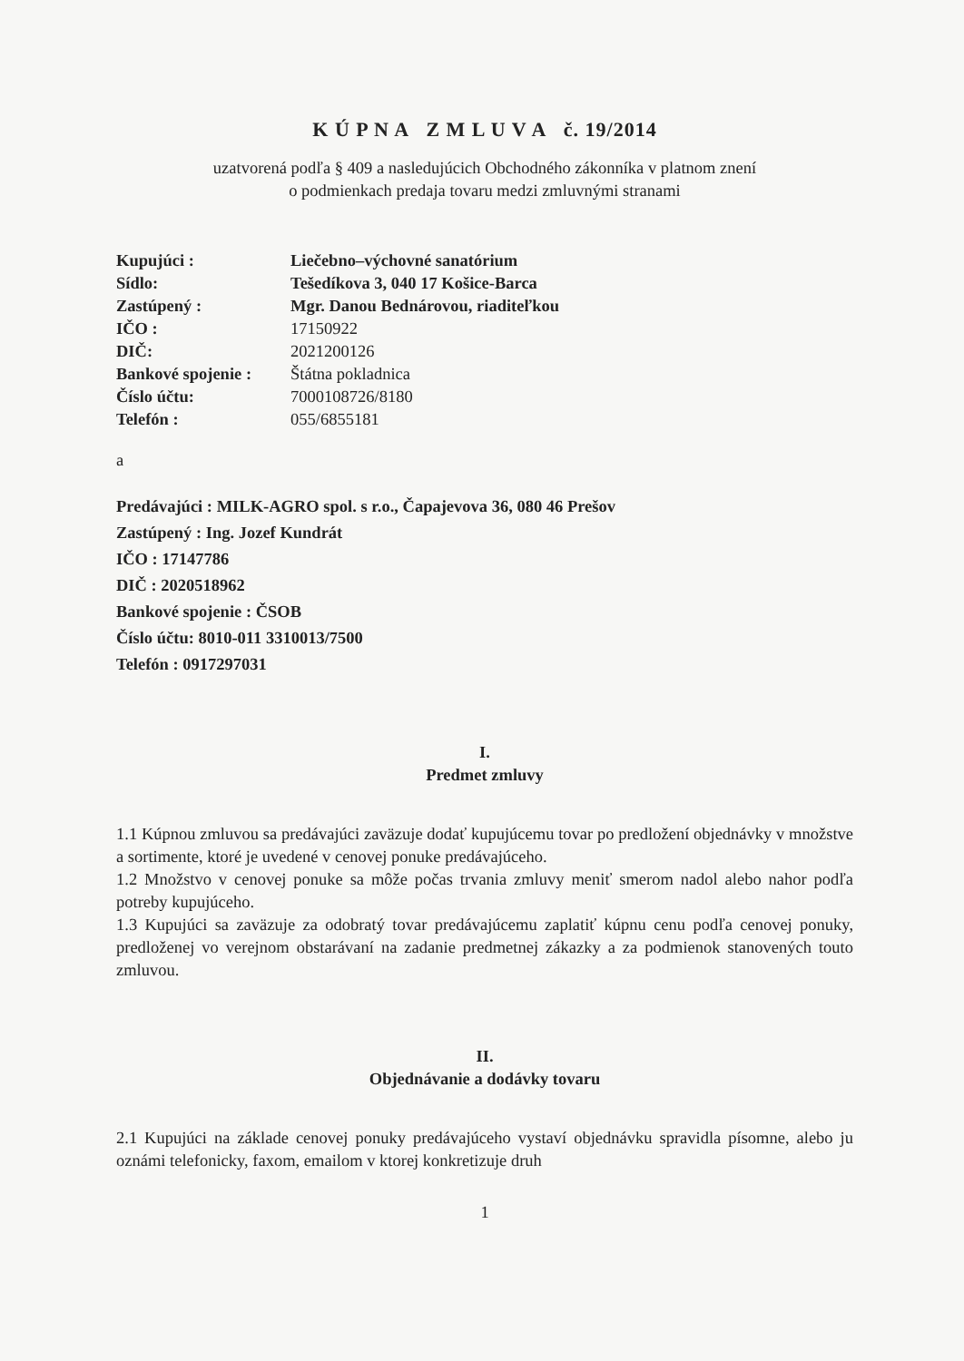K Ú P N A Z M L U V A č. 19/2014
uzatvorená podľa § 409 a nasledujúcich Obchodného zákonníka v platnom znení
o podmienkach predaja tovaru medzi zmluvnými stranami
| Kupujúci : | Liečebno–výchovné sanatórium |
| Sídlo: | Tešedíkova 3, 040 17 Košice-Barca |
| Zastúpený : | Mgr. Danou Bednárovou, riaditeľkou |
| IČO : | 17150922 |
| DIČ: | 2021200126 |
| Bankové spojenie : | Štátna pokladnica |
| Číslo účtu: | 7000108726/8180 |
| Telefón : | 055/6855181 |
a
Predávajúci : MILK-AGRO spol. s r.o., Čapajevova 36, 080 46 Prešov
Zastúpený : Ing. Jozef Kundrát
IČO : 17147786
DIČ : 2020518962
Bankové spojenie : ČSOB
Číslo účtu: 8010-011 3310013/7500
Telefón : 0917297031
I.
Predmet zmluvy
1.1 Kúpnou zmluvou sa predávajúci zaväzuje dodať kupujúcemu tovar po predložení objednávky v množstve a sortimente, ktoré je uvedené v cenovej ponuke predávajúceho.
1.2 Množstvo v cenovej ponuke sa môže počas trvania zmluvy meniť smerom nadol alebo nahor podľa potreby kupujúceho.
1.3 Kupujúci sa zaväzuje za odobratý tovar predávajúcemu zaplatiť kúpnu cenu podľa cenovej ponuky, predloženej vo verejnom obstarávaní na zadanie predmetnej zákazky a za podmienok stanovených touto zmluvou.
II.
Objednávanie a dodávky tovaru
2.1 Kupujúci na základe cenovej ponuky predávajúceho vystaví objednávku spravidla písomne, alebo ju oznámi telefonicky, faxom, emailom v ktorej konkretizuje druh
1